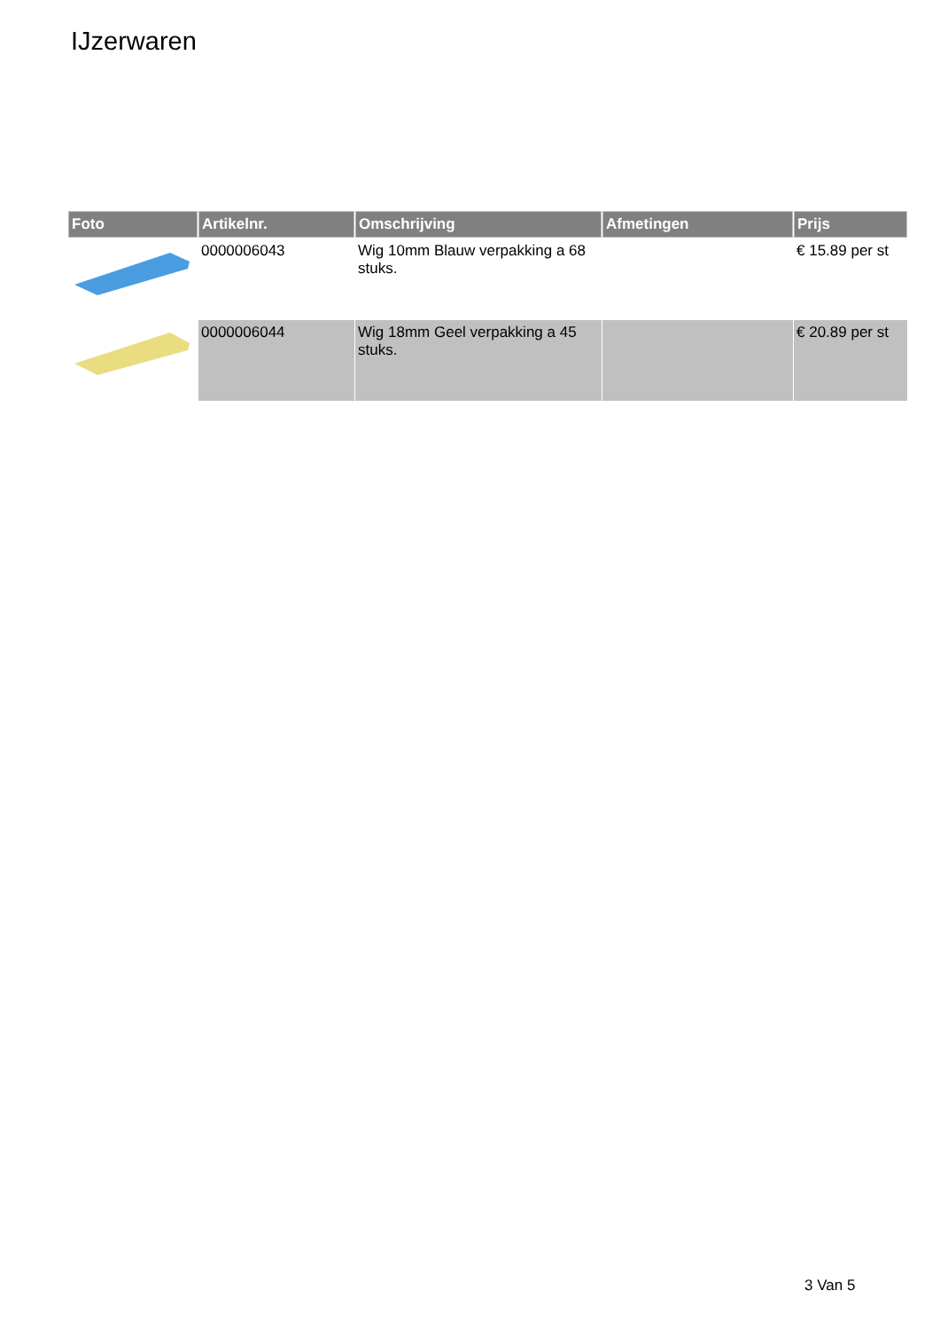IJzerwaren
| Foto | Artikelnr. | Omschrijving | Afmetingen | Prijs |
| --- | --- | --- | --- | --- |
| | 0000006043 | Wig 10mm Blauw verpakking a 68 stuks. | | € 15.89 per st |
| | 0000006044 | Wig 18mm Geel verpakking a 45 stuks. | | € 20.89 per st |
3 Van 5